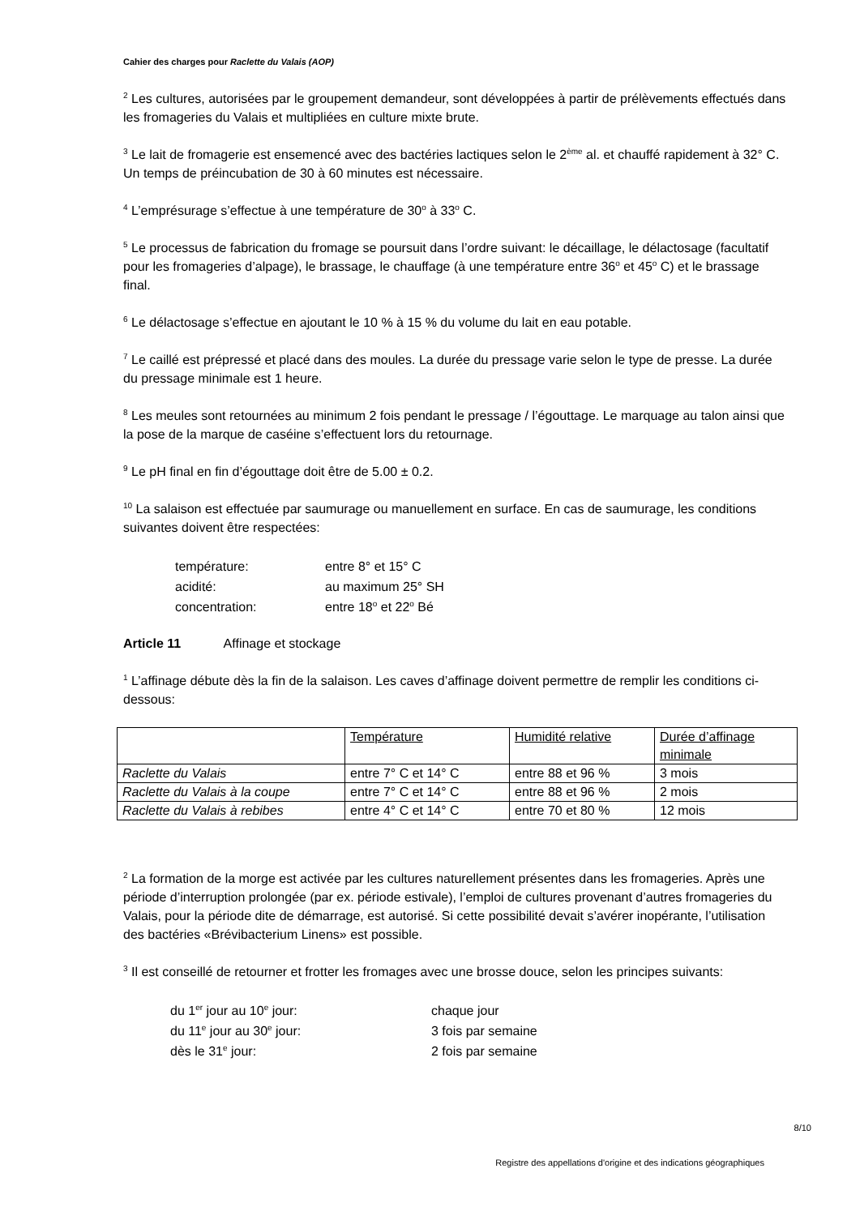Cahier des charges pour Raclette du Valais (AOP)
<sup>2</sup> Les cultures, autorisées par le groupement demandeur, sont développées à partir de prélèvements effectués dans les fromageries du Valais et multipliées en culture mixte brute.
<sup>3</sup> Le lait de fromagerie est ensemencé avec des bactéries lactiques selon le 2<sup>ème</sup> al. et chauffé rapidement à 32° C. Un temps de préincubation de 30 à 60 minutes est nécessaire.
<sup>4</sup> L’emprésurage s’effectue à une température de 30<sup>o</sup> à 33<sup>o</sup> C.
<sup>5</sup> Le processus de fabrication du fromage se poursuit dans l’ordre suivant: le décaillage, le délactosage (facultatif pour les fromageries d’alpage), le brassage, le chauffage (à une température entre 36<sup>o</sup> et 45<sup>o</sup> C) et le brassage final.
<sup>6</sup> Le délactosage s’effectue en ajoutant le 10 % à 15 % du volume du lait en eau potable.
<sup>7</sup> Le caillé est prépressé et placé dans des moules. La durée du pressage varie selon le type de presse. La durée du pressage minimale est 1 heure.
<sup>8</sup> Les meules sont retournées au minimum 2 fois pendant le pressage / l’égouttage. Le marquage au talon ainsi que la pose de la marque de caséine s’effectuent lors du retournage.
<sup>9</sup> Le pH final en fin d’égouttage doit être de 5.00 ± 0.2.
<sup>10</sup> La salaison est effectuée par saumurage ou manuellement en surface. En cas de saumurage, les conditions suivantes doivent être respectées:
| température: | entre 8° et 15° C |
| acidité: | au maximum 25° SH |
| concentration: | entre 18<sup>o</sup> et 22<sup>o</sup> Bé |
Article 11 Affinage et stockage
<sup>1</sup> L’affinage débute dès la fin de la salaison. Les caves d’affinage doivent permettre de remplir les conditions ci-dessous:
| | Température | Humidité relative | Durée d’affinage minimale |
| Raclette du Valais | entre 7° C et 14° C | entre 88 et 96 % | 3 mois |
| Raclette du Valais à la coupe | entre 7° C et 14° C | entre 88 et 96 % | 2 mois |
| Raclette du Valais à rebibes | entre 4° C et 14° C | entre 70 et 80 % | 12 mois |
<sup>2</sup> La formation de la morge est activée par les cultures naturellement présentes dans les fromageries. Après une période d’interruption prolongée (par ex. période estivale), l’emploi de cultures provenant d’autres fromageries du Valais, pour la période dite de démarrage, est autorisé. Si cette possibilité devait s’avérer inopérante, l’utilisation des bactéries «Brévibacterium Linens» est possible.
<sup>3</sup> Il est conseillé de retourner et frotter les fromages avec une brosse douce, selon les principes suivants:
| du 1<sup>er</sup> jour au 10<sup>e</sup> jour: | chaque jour |
| du 11<sup>e</sup> jour au 30<sup>e</sup> jour: | 3 fois par semaine |
| dès le 31<sup>e</sup> jour: | 2 fois par semaine |
8/10
Registre des appellations d'origine et des indications géographiques